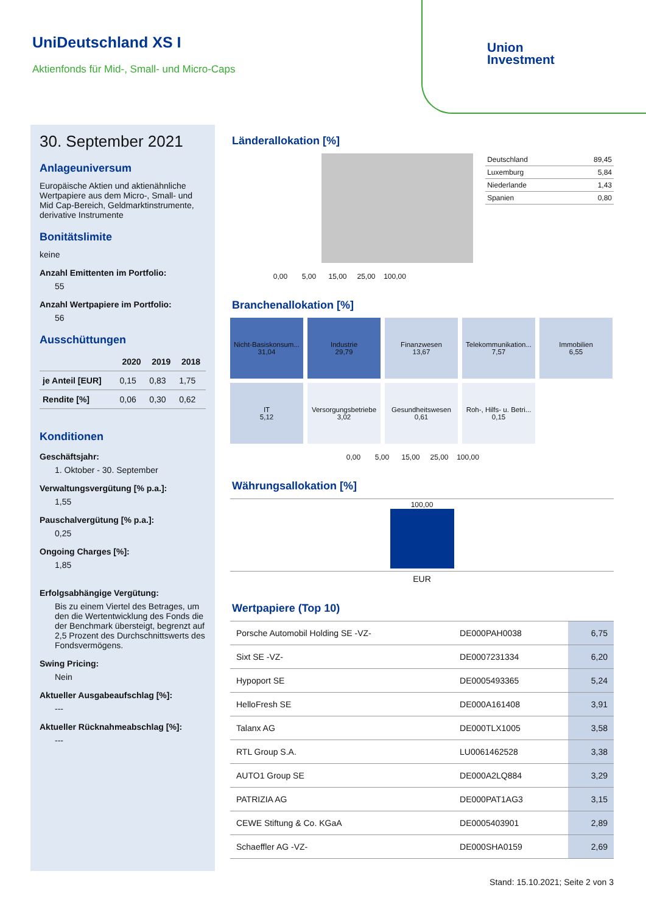UniDeutschland XS I
Aktienfonds für Mid-, Small- und Micro-Caps
Union
Investment
30. September 2021
Anlageuniversum
Europäische Aktien und aktienähnliche Wertpapiere aus dem Micro-, Small- und Mid Cap-Bereich, Geldmarktinstrumente, derivative Instrumente
Bonitätslimite
keine
Anzahl Emittenten im Portfolio:
55
Anzahl Wertpapiere im Portfolio:
56
Ausschüttungen
| | 2020 | 2019 | 2018 |
| --- | --- | --- | --- |
| je Anteil [EUR] | 0,15 | 0,83 | 1,75 |
| Rendite [%] | 0,06 | 0,30 | 0,62 |
Konditionen
Geschäftsjahr:
1. Oktober - 30. September
Verwaltungsvergütung [% p.a.]:
1,55
Pauschalvergütung [% p.a.]:
0,25
Ongoing Charges [%]:
1,85
Erfolgsabhängige Vergütung:
Bis zu einem Viertel des Betrages, um den die Wertentwicklung des Fonds die der Benchmark übersteigt, begrenzt auf 2,5 Prozent des Durchschnittswerts des Fondsvermögens.
Swing Pricing:
Nein
Aktueller Ausgabeaufschlag [%]:
---
Aktueller Rücknahmeabschlag [%]:
---
Länderallokation [%]
| Deutschland | 89,45 |
| Luxemburg | 5,84 |
| Niederlande | 1,43 |
| Spanien | 0,80 |
0,00 5,00 15,00 25,00 100,00
Branchenallokation [%]
Nicht-Basiskonsum...
31,04
Industrie
29,79
Finanzwesen
13,67
Telekommunikation...
7,57
Immobilien
6,55
IT
5,12
Versorgungsbetriebe
3,02
Gesundheitswesen
0,61
Roh-, Hilfs- u. Betri...
0,15
0,00 5,00 15,00 25,00 100,00
Währungsallokation [%]
100,00
EUR
Wertpapiere (Top 10)
| Porsche Automobil Holding SE -VZ- | DE000PAH0038 | 6,75 |
| Sixt SE -VZ- | DE0007231334 | 6,20 |
| Hypoport SE | DE0005493365 | 5,24 |
| HelloFresh SE | DE000A161408 | 3,91 |
| Talanx AG | DE000TLX1005 | 3,58 |
| RTL Group S.A. | LU0061462528 | 3,38 |
| AUTO1 Group SE | DE000A2LQ884 | 3,29 |
| PATRIZIA AG | DE000PAT1AG3 | 3,15 |
| CEWE Stiftung & Co. KGaA | DE0005403901 | 2,89 |
| Schaeffler AG -VZ- | DE000SHA0159 | 2,69 |
Stand: 15.10.2021; Seite 2 von 3